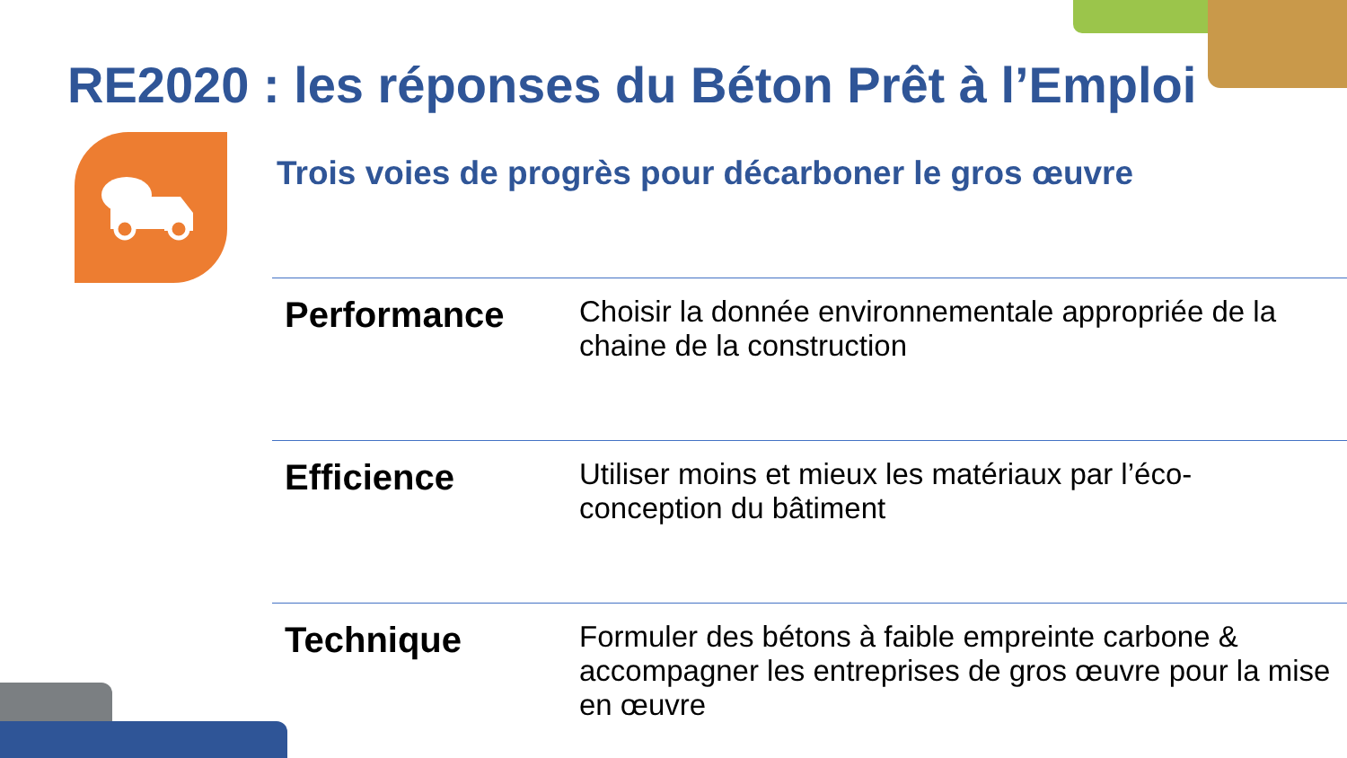RE2020 : les réponses du Béton Prêt à l’Emploi
Trois voies de progrès pour décarboner le gros œuvre
| Performance | Choisir la donnée environnementale appropriée de la chaine de la construction |
| Efficience | Utiliser moins et mieux les matériaux par l’éco-conception du bâtiment |
| Technique | Formuler des bétons à faible empreinte carbone & accompagner les entreprises de gros œuvre pour la mise en œuvre |